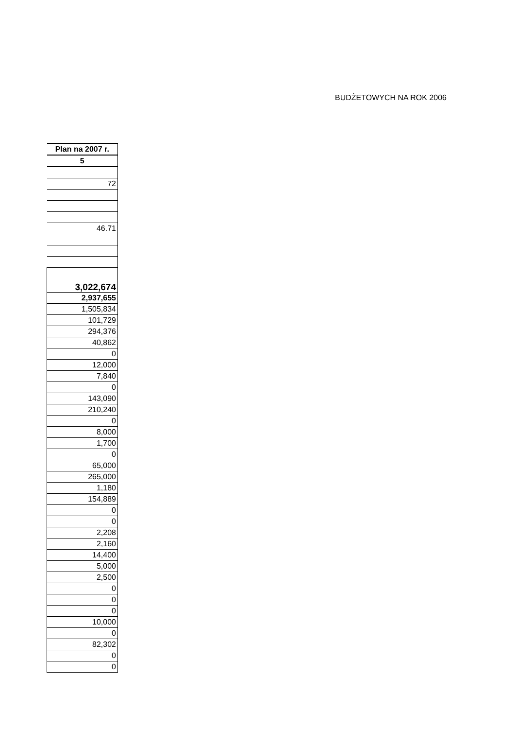BUDŻETOWYCH NA ROK 2006
| Plan na 2007 r. |
| --- |
| 5 |
| 72 |
| 46.71 |
| 3,022,674 |
| 2,937,655 |
| 1,505,834 |
| 101,729 |
| 294,376 |
| 40,862 |
| 0 |
| 12,000 |
| 7,840 |
| 0 |
| 143,090 |
| 210,240 |
| 0 |
| 8,000 |
| 1,700 |
| 0 |
| 65,000 |
| 265,000 |
| 1,180 |
| 154,889 |
| 0 |
| 0 |
| 2,208 |
| 2,160 |
| 14,400 |
| 5,000 |
| 2,500 |
| 0 |
| 0 |
| 0 |
| 10,000 |
| 0 |
| 82,302 |
| 0 |
| 0 |